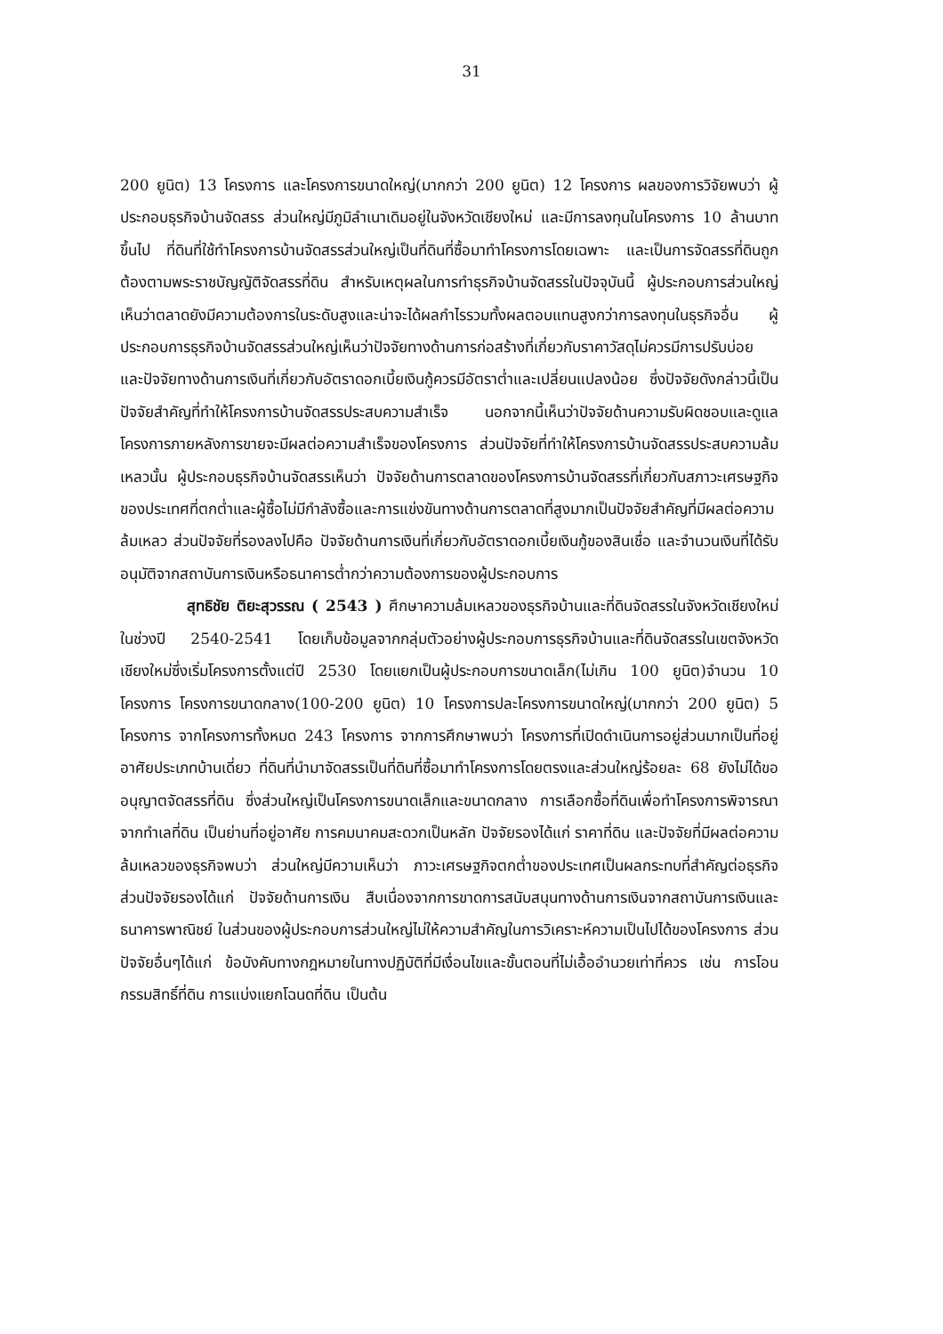31
200 ยูนิต) 13 โครงการ และโครงการขนาดใหญ่(มากกว่า 200 ยูนิต) 12 โครงการ ผลของการวิจัยพบว่า ผู้ประกอบธุรกิจบ้านจัดสรร ส่วนใหญ่มีภูมิลำเนาเดิมอยู่ในจังหวัดเชียงใหม่ และมีการลงทุนในโครงการ 10 ล้านบาทขึ้นไป ที่ดินที่ใช้ทำโครงการบ้านจัดสรรส่วนใหญ่เป็นที่ดินที่ซื้อมาทำโครงการโดยเฉพาะ และเป็นการจัดสรรที่ดินถูกต้องตามพระราชบัญญัติจัดสรรที่ดิน สำหรับเหตุผลในการทำธุรกิจบ้านจัดสรรในปัจจุบันนี้ ผู้ประกอบการส่วนใหญ่เห็นว่าตลาดยังมีความต้องการในระดับสูงและน่าจะได้ผลกำไรรวมทั้งผลตอบแทนสูงกว่าการลงทุนในธุรกิจอื่น ผู้ประกอบการธุรกิจบ้านจัดสรรส่วนใหญ่เห็นว่าปัจจัยทางด้านการก่อสร้างที่เกี่ยวกับราคาวัสดุไม่ควรมีการปรับบ่อย และปัจจัยทางด้านการเงินที่เกี่ยวกับอัตราดอกเบี้ยเงินกู้ควรมีอัตราต่ำและเปลี่ยนแปลงน้อย ซึ่งปัจจัยดังกล่าวนี้เป็นปัจจัยสำคัญที่ทำให้โครงการบ้านจัดสรรประสบความสำเร็จ นอกจากนี้เห็นว่าปัจจัยด้านความรับผิดชอบและดูแลโครงการภายหลังการขายจะมีผลต่อความสำเร็จของโครงการ ส่วนปัจจัยที่ทำให้โครงการบ้านจัดสรรประสบความล้มเหลวนั้น ผู้ประกอบธุรกิจบ้านจัดสรรเห็นว่า ปัจจัยด้านการตลาดของโครงการบ้านจัดสรรที่เกี่ยวกับสภาวะเศรษฐกิจของประเทศที่ตกต่ำและผู้ซื้อไม่มีกำลังซื้อและการแข่งขันทางด้านการตลาดที่สูงมากเป็นปัจจัยสำคัญที่มีผลต่อความล้มเหลว ส่วนปัจจัยที่รองลงไปคือ ปัจจัยด้านการเงินที่เกี่ยวกับอัตราดอกเบี้ยเงินกู้ของสินเชื่อ และจำนวนเงินที่ได้รับอนุมัติจากสถาบันการเงินหรือธนาคารต่ำกว่าความต้องการของผู้ประกอบการ
สุทธิชัย ติยะสุวรรณ ( 2543 ) ศึกษาความล้มเหลวของธุรกิจบ้านและที่ดินจัดสรรในจังหวัดเชียงใหม่ในช่วงปี 2540-2541 โดยเก็บข้อมูลจากกลุ่มตัวอย่างผู้ประกอบการธุรกิจบ้านและที่ดินจัดสรรในเขตจังหวัดเชียงใหม่ซึ่งเริ่มโครงการตั้งแต่ปี 2530 โดยแยกเป็นผู้ประกอบการขนาดเล็ก(ไม่เกิน 100 ยูนิต)จำนวน 10 โครงการ โครงการขนาดกลาง(100-200 ยูนิต) 10 โครงการปละโครงการขนาดใหญ่(มากกว่า 200 ยูนิต) 5 โครงการ จากโครงการทั้งหมด 243 โครงการ จากการศึกษาพบว่า โครงการที่เปิดดำเนินการอยู่ส่วนมากเป็นที่อยู่อาศัยประเภทบ้านเดี่ยว ที่ดินที่นำมาจัดสรรเป็นที่ดินที่ซื้อมาทำโครงการโดยตรงและส่วนใหญ่ร้อยละ 68 ยังไม่ได้ขออนุญาตจัดสรรที่ดิน ซึ่งส่วนใหญ่เป็นโครงการขนาดเล็กและขนาดกลาง การเลือกซื้อที่ดินเพื่อทำโครงการพิจารณาจากทำเลที่ดิน เป็นย่านที่อยู่อาศัย การคมนาคมสะดวกเป็นหลัก ปัจจัยรองได้แก่ ราคาที่ดิน และปัจจัยที่มีผลต่อความล้มเหลวของธุรกิจพบว่า ส่วนใหญ่มีความเห็นว่า ภาวะเศรษฐกิจตกต่ำของประเทศเป็นผลกระทบที่สำคัญต่อธุรกิจ ส่วนปัจจัยรองได้แก่ ปัจจัยด้านการเงิน สืบเนื่องจากการขาดการสนับสนุนทางด้านการเงินจากสถาบันการเงินและธนาคารพาณิชย์ ในส่วนของผู้ประกอบการส่วนใหญ่ไม่ให้ความสำคัญในการวิเคราะห์ความเป็นไปได้ของโครงการ ส่วนปัจจัยอื่นๆได้แก่ ข้อบังคับทางกฎหมายในทางปฏิบัติที่มีเงื่อนไขและขั้นตอนที่ไม่เอื้ออำนวยเท่าที่ควร เช่น การโอนกรรมสิทธิ์ที่ดิน การแบ่งแยกโฉนดที่ดิน เป็นต้น